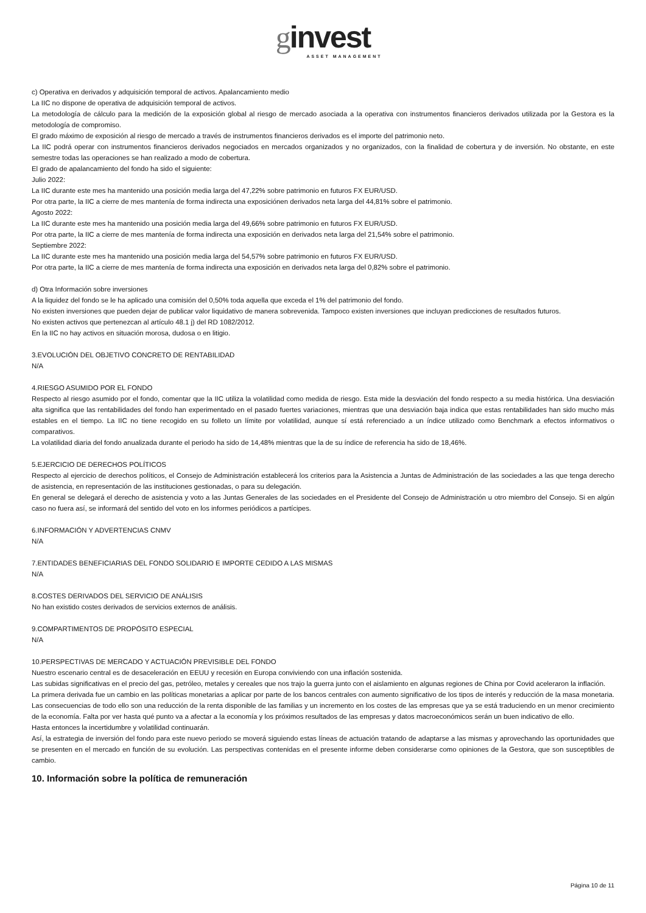ginvest
ASSET MANAGEMENT
c) Operativa en derivados y adquisición temporal de activos. Apalancamiento medio
La IIC no dispone de operativa de adquisición temporal de activos.
La metodología de cálculo para la medición de la exposición global al riesgo de mercado asociada a la operativa con instrumentos financieros derivados utilizada por la Gestora es la metodología de compromiso.
El grado máximo de exposición al riesgo de mercado a través de instrumentos financieros derivados es el importe del patrimonio neto.
La IIC podrá operar con instrumentos financieros derivados negociados en mercados organizados y no organizados, con la finalidad de cobertura y de inversión. No obstante, en este semestre todas las operaciones se han realizado a modo de cobertura.
El grado de apalancamiento del fondo ha sido el siguiente:
Julio 2022:
La IIC durante este mes ha mantenido una posición media larga del 47,22% sobre patrimonio en futuros FX EUR/USD.
Por otra parte, la IIC a cierre de mes mantenía de forma indirecta una exposiciónen derivados neta larga del 44,81% sobre el patrimonio.
Agosto 2022:
La IIC durante este mes ha mantenido una posición media larga del 49,66% sobre patrimonio en futuros FX EUR/USD.
Por otra parte, la IIC a cierre de mes mantenía de forma indirecta una exposición en derivados neta larga del 21,54% sobre el patrimonio.
Septiembre 2022:
La IIC durante este mes ha mantenido una posición media larga del 54,57% sobre patrimonio en futuros FX EUR/USD.
Por otra parte, la IIC a cierre de mes mantenía de forma indirecta una exposición en derivados neta larga del 0,82% sobre el patrimonio.
d) Otra Información sobre inversiones
A la liquidez del fondo se le ha aplicado una comisión del 0,50% toda aquella que exceda el 1% del patrimonio del fondo.
No existen inversiones que pueden dejar de publicar valor liquidativo de manera sobrevenida. Tampoco existen inversiones que incluyan predicciones de resultados futuros.
No existen activos que pertenezcan al artículo 48.1 j) del RD 1082/2012.
En la IIC no hay activos en situación morosa, dudosa o en litigio.
3.EVOLUCIÓN DEL OBJETIVO CONCRETO DE RENTABILIDAD
N/A
4.RIESGO ASUMIDO POR EL FONDO
Respecto al riesgo asumido por el fondo, comentar que la IIC utiliza la volatilidad como medida de riesgo. Esta mide la desviación del fondo respecto a su media histórica. Una desviación alta significa que las rentabilidades del fondo han experimentado en el pasado fuertes variaciones, mientras que una desviación baja indica que estas rentabilidades han sido mucho más estables en el tiempo. La IIC no tiene recogido en su folleto un límite por volatilidad, aunque sí está referenciado a un índice utilizado como Benchmark a efectos informativos o comparativos.
La volatilidad diaria del fondo anualizada durante el periodo ha sido de 14,48% mientras que la de su índice de referencia ha sido de 18,46%.
5.EJERCICIO DE DERECHOS POLÍTICOS
Respecto al ejercicio de derechos políticos, el Consejo de Administración establecerá los criterios para la Asistencia a Juntas de Administración de las sociedades a las que tenga derecho de asistencia, en representación de las instituciones gestionadas, o para su delegación.
En general se delegará el derecho de asistencia y voto a las Juntas Generales de las sociedades en el Presidente del Consejo de Administración u otro miembro del Consejo. Si en algún caso no fuera así, se informará del sentido del voto en los informes periódicos a partícipes.
6.INFORMACIÓN Y ADVERTENCIAS CNMV
N/A
7.ENTIDADES BENEFICIARIAS DEL FONDO SOLIDARIO E IMPORTE CEDIDO A LAS MISMAS
N/A
8.COSTES DERIVADOS DEL SERVICIO DE ANÁLISIS
No han existido costes derivados de servicios externos de análisis.
9.COMPARTIMENTOS DE PROPÓSITO ESPECIAL
N/A
10.PERSPECTIVAS DE MERCADO Y ACTUACIÓN PREVISIBLE DEL FONDO
Nuestro escenario central es de desaceleración en EEUU y recesión en Europa conviviendo con una inflación sostenida.
Las subidas significativas en el precio del gas, petróleo, metales y cereales que nos trajo la guerra junto con el aislamiento en algunas regiones de China por Covid aceleraron la inflación.
La primera derivada fue un cambio en las políticas monetarias a aplicar por parte de los bancos centrales con aumento significativo de los tipos de interés y reducción de la masa monetaria. Las consecuencias de todo ello son una reducción de la renta disponible de las familias y un incremento en los costes de las empresas que ya se está traduciendo en un menor crecimiento de la economía. Falta por ver hasta qué punto va a afectar a la economía y los próximos resultados de las empresas y datos macroeconómicos serán un buen indicativo de ello.
Hasta entonces la incertidumbre y volatilidad continuarán.
Así, la estrategia de inversión del fondo para este nuevo periodo se moverá siguiendo estas líneas de actuación tratando de adaptarse a las mismas y aprovechando las oportunidades que se presenten en el mercado en función de su evolución. Las perspectivas contenidas en el presente informe deben considerarse como opiniones de la Gestora, que son susceptibles de cambio.
10. Información sobre la política de remuneración
Página 10 de 11